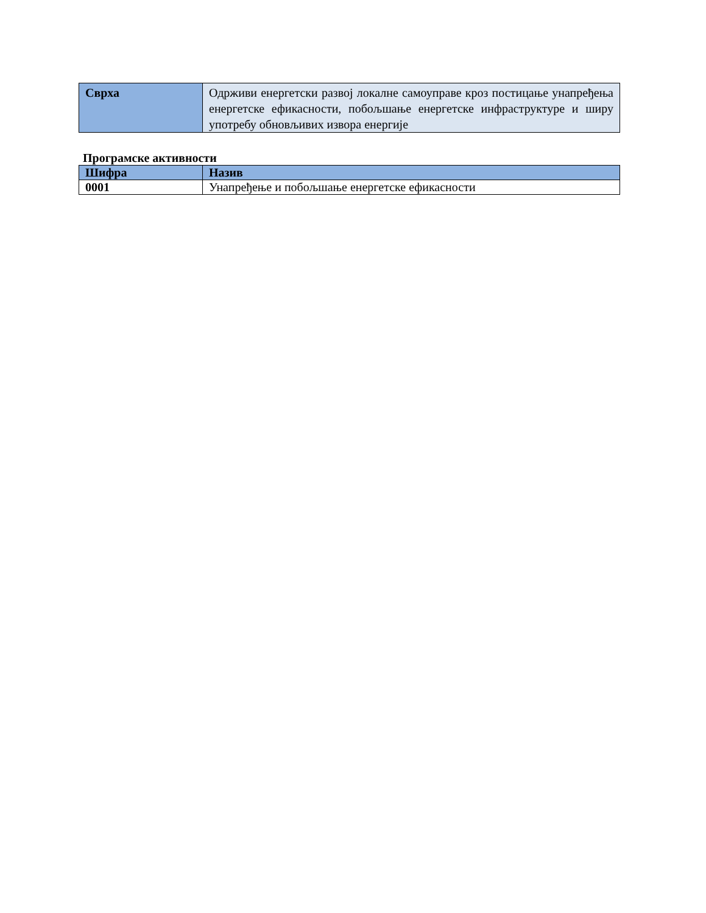| Сврха | Одрживи енергетски развој локалне самоуправе кроз постицање унапређења енергетске ефикасности, побољшање енергетске инфраструктуре и ширу употребу обновљивих извора енергије |
Програмске активности
| Шифра | Назив |
| --- | --- |
| 0001 | Унапређење и побољшање енергетске ефикасности |